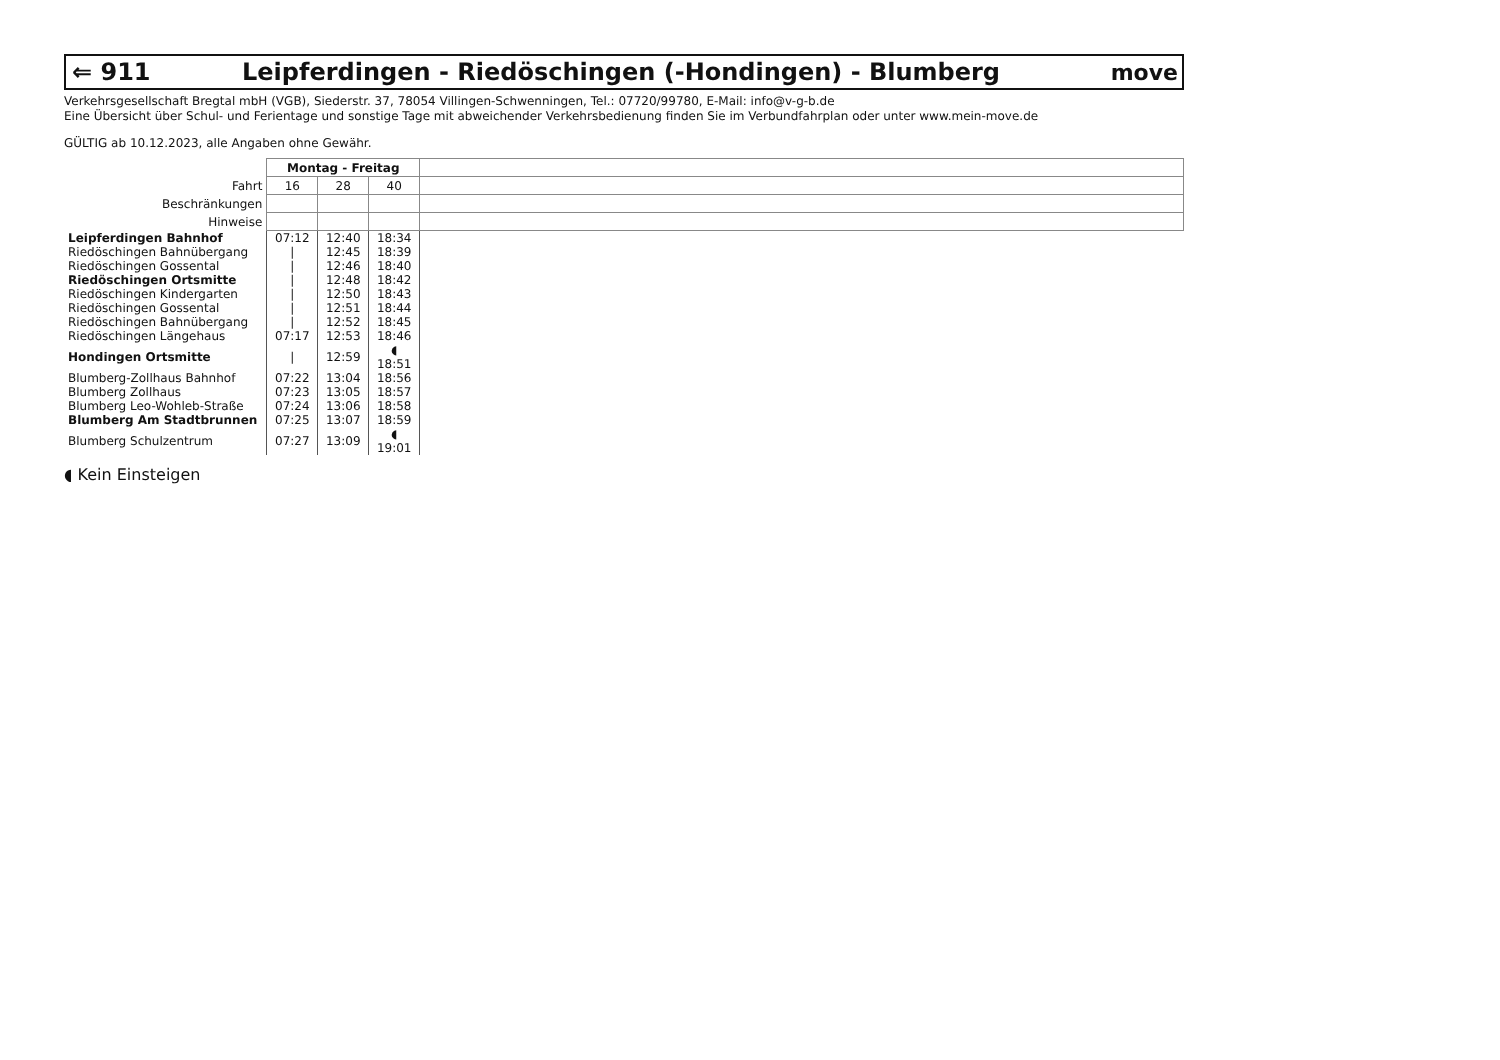⇐ 911 Leipferdingen - Riedöschingen (-Hondingen) - Blumberg move
Verkehrsgesellschaft Bregtal mbH (VGB), Siederstr. 37, 78054 Villingen-Schwenningen, Tel.: 07720/99780, E-Mail: info@v-g-b.de
Eine Übersicht über Schul- und Ferientage und sonstige Tage mit abweichender Verkehrsbedienung finden Sie im Verbundfahrplan oder unter www.mein-move.de
GÜLTIG ab 10.12.2023, alle Angaben ohne Gewähr.
| | Montag - Freitag | | | |
| Fahrt | 16 | 28 | 40 | |
| Beschränkungen | | | | |
| Hinweise | | | | |
| Leipferdingen Bahnhof | 07:12 | 12:40 | 18:34 | |
| Riedöschingen Bahnübergang | / | 12:45 | 18:39 | |
| Riedöschingen Gossental | / | 12:46 | 18:40 | |
| Riedöschingen Ortsmitte | / | 12:48 | 18:42 | |
| Riedöschingen Kindergarten | / | 12:50 | 18:43 | |
| Riedöschingen Gossental | / | 12:51 | 18:44 | |
| Riedöschingen Bahnübergang | / | 12:52 | 18:45 | |
| Riedöschingen Längehaus | 07:17 | 12:53 | 18:46 | |
| Hondingen Ortsmitte | / | 12:59 | ◖ 18:51 | |
| Blumberg-Zollhaus Bahnhof | 07:22 | 13:04 | 18:56 | |
| Blumberg Zollhaus | 07:23 | 13:05 | 18:57 | |
| Blumberg Leo-Wohleb-Straße | 07:24 | 13:06 | 18:58 | |
| Blumberg Am Stadtbrunnen | 07:25 | 13:07 | 18:59 | |
| Blumberg Schulzentrum | 07:27 | 13:09 | ◖ 19:01 | |
◖ Kein Einsteigen